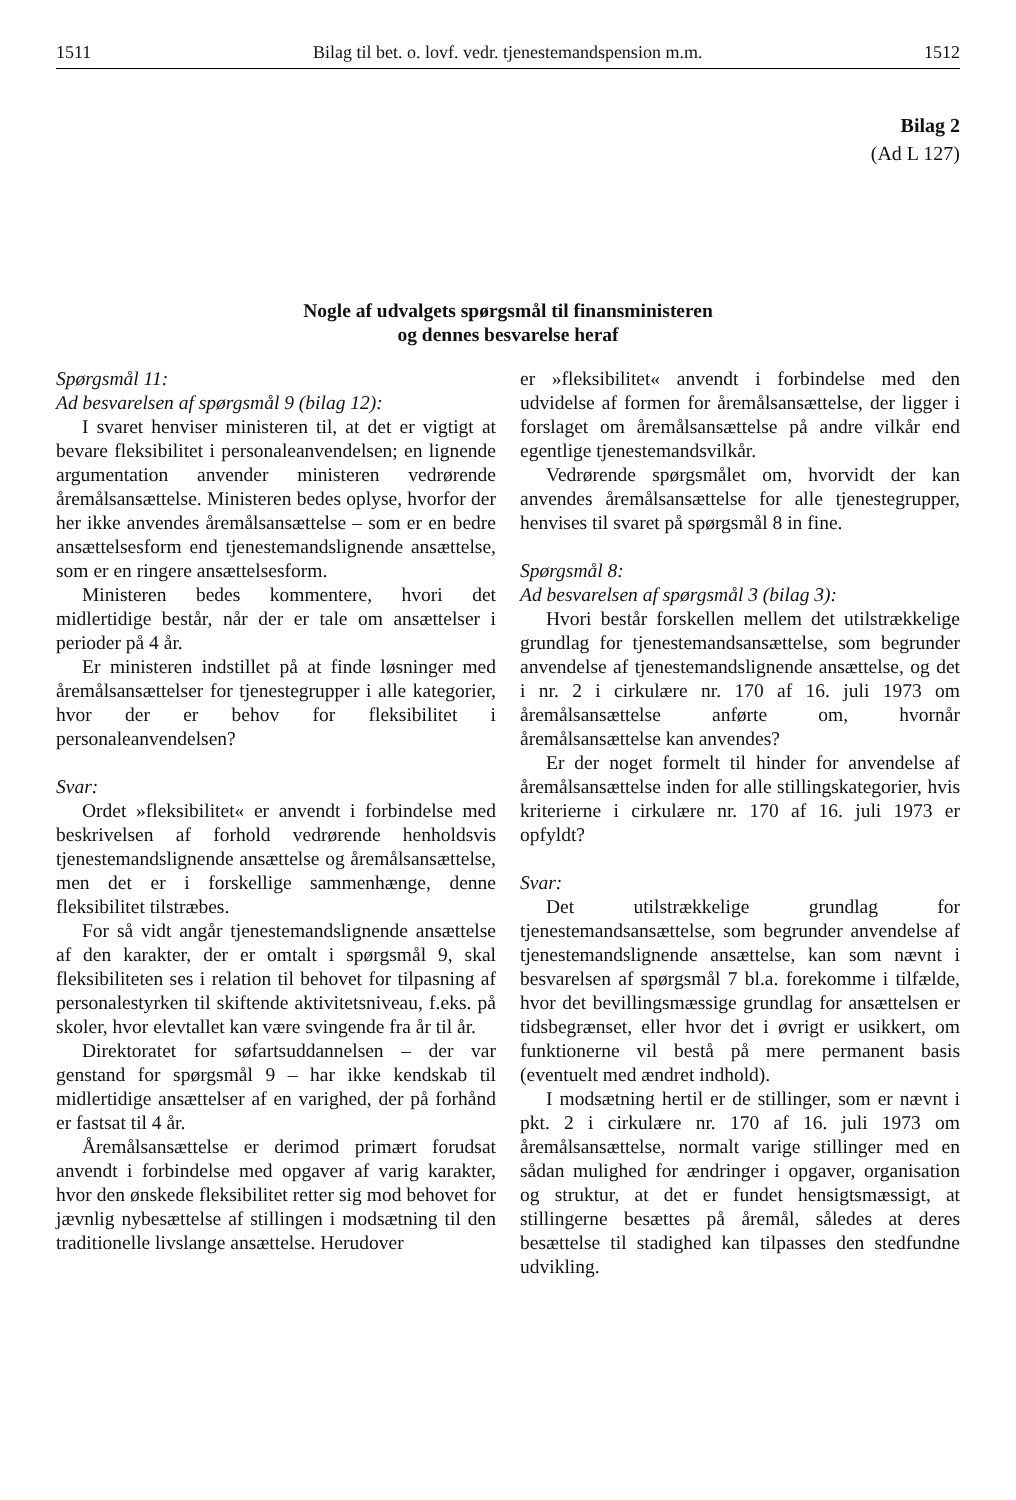1511 Bilag til bet. o. lovf. vedr. tjenestemandspension m.m. 1512
Bilag 2
(Ad L 127)
Nogle af udvalgets spørgsmål til finansministeren
og dennes besvarelse heraf
Spørgsmål 11:
Ad besvarelsen af spørgsmål 9 (bilag 12):
I svaret henviser ministeren til, at det er vigtigt at bevare fleksibilitet i personaleanvendelsen; en lignende argumentation anvender ministeren vedrørende åremålsansættelse. Ministeren bedes oplyse, hvorfor der her ikke anvendes åremålsansættelse – som er en bedre ansættelsesform end tjenestemandslignende ansættelse, som er en ringere ansættelsesform.
Ministeren bedes kommentere, hvori det midlertidige består, når der er tale om ansættelser i perioder på 4 år.
Er ministeren indstillet på at finde løsninger med åremålsansættelser for tjenestegrupper i alle kategorier, hvor der er behov for fleksibilitet i personaleanvendelsen?
Svar:
Ordet »fleksibilitet« er anvendt i forbindelse med beskrivelsen af forhold vedrørende henholdsvis tjenestemandslignende ansættelse og åremålsansættelse, men det er i forskellige sammenhænge, denne fleksibilitet tilstræbes.
For så vidt angår tjenestemandslignende ansættelse af den karakter, der er omtalt i spørgsmål 9, skal fleksibiliteten ses i relation til behovet for tilpasning af personalestyrken til skiftende aktivitetsniveau, f.eks. på skoler, hvor elevtallet kan være svingende fra år til år.
Direktoratet for søfartsuddannelsen – der var genstand for spørgsmål 9 – har ikke kendskab til midlertidige ansættelser af en varighed, der på forhånd er fastsat til 4 år.
Åremålsansættelse er derimod primært forudsat anvendt i forbindelse med opgaver af varig karakter, hvor den ønskede fleksibilitet retter sig mod behovet for jævnlig nybesættelse af stillingen i modsætning til den traditionelle livslange ansættelse. Herudover
er »fleksibilitet« anvendt i forbindelse med den udvidelse af formen for åremålsansættelse, der ligger i forslaget om åremålsansættelse på andre vilkår end egentlige tjenestemandsvilkår.
Vedrørende spørgsmålet om, hvorvidt der kan anvendes åremålsansættelse for alle tjenestegrupper, henvises til svaret på spørgsmål 8 in fine.
Spørgsmål 8:
Ad besvarelsen af spørgsmål 3 (bilag 3):
Hvori består forskellen mellem det utilstrækkelige grundlag for tjenestemandsansættelse, som begrunder anvendelse af tjenestemandslignende ansættelse, og det i nr. 2 i cirkulære nr. 170 af 16. juli 1973 om åremålsansættelse anførte om, hvornår åremålsansættelse kan anvendes?
Er der noget formelt til hinder for anvendelse af åremålsansættelse inden for alle stillingskategorier, hvis kriterierne i cirkulære nr. 170 af 16. juli 1973 er opfyldt?
Svar:
Det utilstrækkelige grundlag for tjenestemandsansættelse, som begrunder anvendelse af tjenestemandslignende ansættelse, kan som nævnt i besvarelsen af spørgsmål 7 bl.a. forekomme i tilfælde, hvor det bevillingsmæssige grundlag for ansættelsen er tidsbegrænset, eller hvor det i øvrigt er usikkert, om funktionerne vil bestå på mere permanent basis (eventuelt med ændret indhold).
I modsætning hertil er de stillinger, som er nævnt i pkt. 2 i cirkulære nr. 170 af 16. juli 1973 om åremålsansættelse, normalt varige stillinger med en sådan mulighed for ændringer i opgaver, organisation og struktur, at det er fundet hensigtsmæssigt, at stillingerne besættes på åremål, således at deres besættelse til stadighed kan tilpasses den stedfundne udvikling.